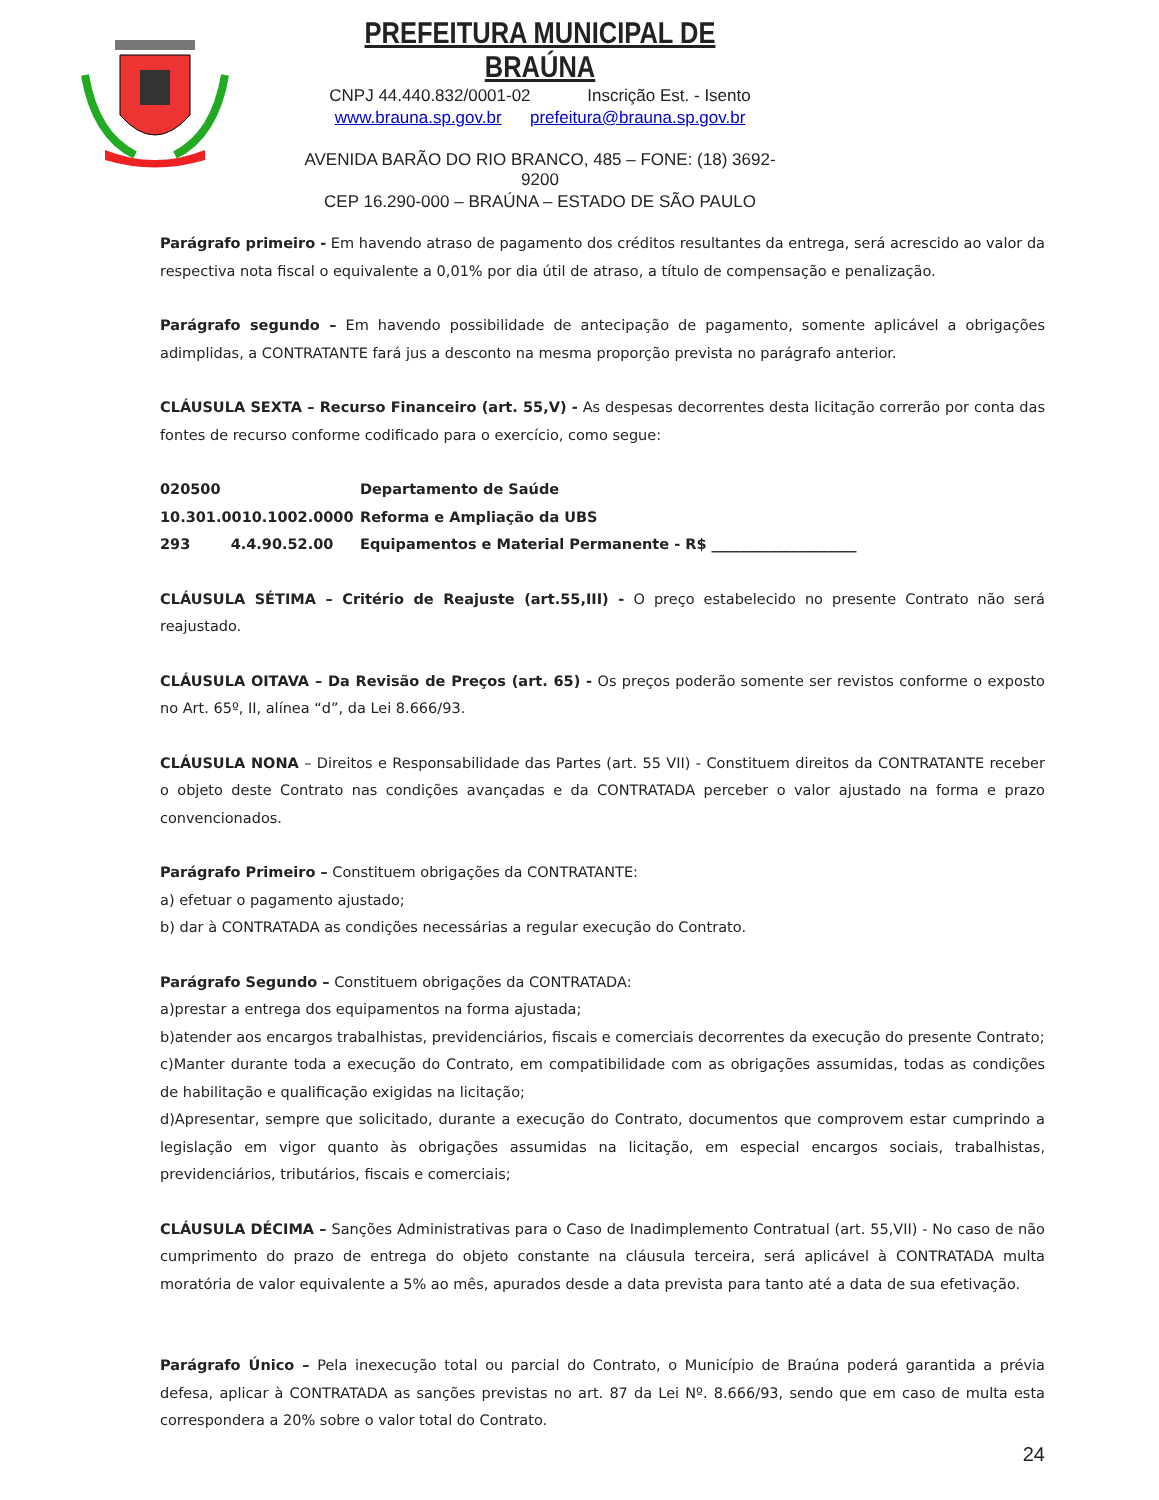PREFEITURA MUNICIPAL DE BRAÚNA
CNPJ 44.440.832/0001-02 Inscrição Est. - Isento
www.brauna.sp.gov.br prefeitura@brauna.sp.gov.br
AVENIDA BARÃO DO RIO BRANCO, 485 – FONE: (18) 3692-9200
CEP 16.290-000 – BRAÚNA – ESTADO DE SÃO PAULO
Parágrafo primeiro - Em havendo atraso de pagamento dos créditos resultantes da entrega, será acrescido ao valor da respectiva nota fiscal o equivalente a 0,01% por dia útil de atraso, a título de compensação e penalização.
Parágrafo segundo – Em havendo possibilidade de antecipação de pagamento, somente aplicável a obrigações adimplidas, a CONTRATANTE fará jus a desconto na mesma proporção prevista no parágrafo anterior.
CLÁUSULA SEXTA – Recurso Financeiro (art. 55,V) - As despesas decorrentes desta licitação correrão por conta das fontes de recurso conforme codificado para o exercício, como segue:
020500 Departamento de Saúde
10.301.0010.1002.0000 Reforma e Ampliação da UBS
293 4.4.90.52.00 Equipamentos e Material Permanente - R$ ____________________
CLÁUSULA SÉTIMA – Critério de Reajuste (art.55,III) - O preço estabelecido no presente Contrato não será reajustado.
CLÁUSULA OITAVA – Da Revisão de Preços (art. 65) - Os preços poderão somente ser revistos conforme o exposto no Art. 65º, II, alínea “d”, da Lei 8.666/93.
CLÁUSULA NONA – Direitos e Responsabilidade das Partes (art. 55 VII) - Constituem direitos da CONTRATANTE receber o objeto deste Contrato nas condições avançadas e da CONTRATADA perceber o valor ajustado na forma e prazo convencionados.
Parágrafo Primeiro – Constituem obrigações da CONTRATANTE:
a) efetuar o pagamento ajustado;
b) dar à CONTRATADA as condições necessárias a regular execução do Contrato.
Parágrafo Segundo – Constituem obrigações da CONTRATADA:
a)prestar a entrega dos equipamentos na forma ajustada;
b)atender aos encargos trabalhistas, previdenciários, fiscais e comerciais decorrentes da execução do presente Contrato;
c)Manter durante toda a execução do Contrato, em compatibilidade com as obrigações assumidas, todas as condições de habilitação e qualificação exigidas na licitação;
d)Apresentar, sempre que solicitado, durante a execução do Contrato, documentos que comprovem estar cumprindo a legislação em vigor quanto às obrigações assumidas na licitação, em especial encargos sociais, trabalhistas, previdenciários, tributários, fiscais e comerciais;
CLÁUSULA DÉCIMA – Sanções Administrativas para o Caso de Inadimplemento Contratual (art. 55,VII) - No caso de não cumprimento do prazo de entrega do objeto constante na cláusula terceira, será aplicável à CONTRATADA multa moratória de valor equivalente a 5% ao mês, apurados desde a data prevista para tanto até a data de sua efetivação.
Parágrafo Único – Pela inexecução total ou parcial do Contrato, o Município de Braúna poderá garantida a prévia defesa, aplicar à CONTRATADA as sanções previstas no art. 87 da Lei Nº. 8.666/93, sendo que em caso de multa esta correspondera a 20% sobre o valor total do Contrato.
24